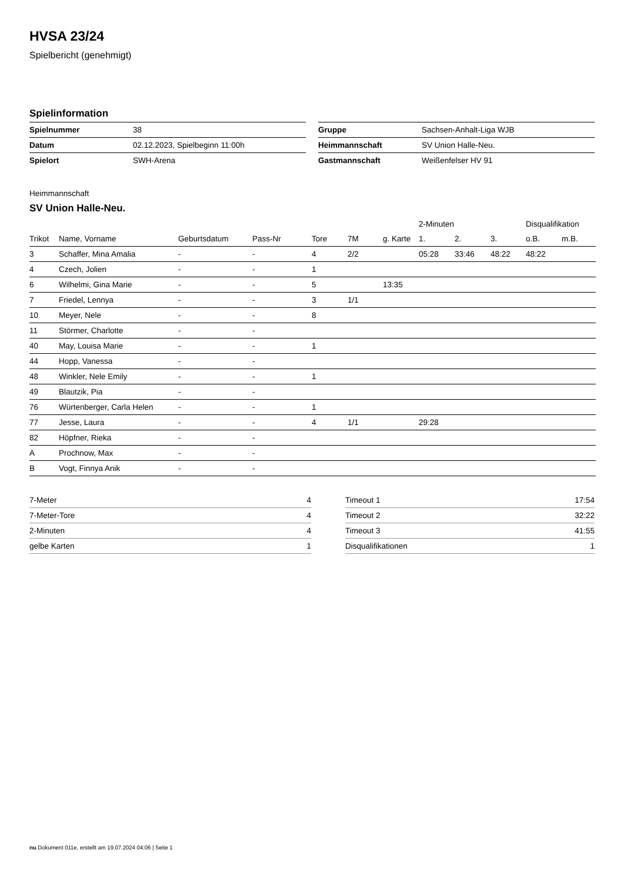HVSA 23/24
Spielbericht (genehmigt)
Spielinformation
| Spielnummer | 38 |
| Datum | 02.12.2023, Spielbeginn 11:00h |
| Spielort | SWH-Arena |
| Gruppe | Sachsen-Anhalt-Liga WJB |
| Heimmannschaft | SV Union Halle-Neu. |
| Gastmannschaft | Weißenfelser HV 91 |
Heimmannschaft
SV Union Halle-Neu.
| | | | | | | | 2-Minuten | | | Disqualifikation | |
| --- | --- | --- | --- | --- | --- | --- | --- | --- | --- | --- | --- |
| Trikot | Name, Vorname | Geburtsdatum | Pass-Nr | Tore | 7M | g. Karte | 1. | 2. | 3. | o.B. | m.B. |
| 3 | Schaffer, Mina Amalia | - | - | 4 | 2/2 | | 05:28 | 33:46 | 48:22 | 48:22 | |
| 4 | Czech, Jolien | - | - | 1 | | | | | | | |
| 6 | Wilhelmi, Gina Marie | - | - | 5 | | 13:35 | | | | | |
| 7 | Friedel, Lennya | - | - | 3 | 1/1 | | | | | | |
| 10 | Meyer, Nele | - | - | 8 | | | | | | | |
| 11 | Störmer, Charlotte | - | - | | | | | | | | |
| 40 | May, Louisa Marie | - | - | 1 | | | | | | | |
| 44 | Hopp, Vanessa | - | - | | | | | | | | |
| 48 | Winkler, Nele Emily | - | - | 1 | | | | | | | |
| 49 | Blautzik, Pia | - | - | | | | | | | | |
| 76 | Würtenberger, Carla Helen | - | - | 1 | | | | | | | |
| 77 | Jesse, Laura | - | - | 4 | 1/1 | | 29:28 | | | | |
| 82 | Höpfner, Rieka | - | - | | | | | | | | |
| A | Prochnow, Max | - | - | | | | | | | | |
| B | Vogt, Finnya Anik | - | - | | | | | | | | |
| 7-Meter | 4 |
| 7-Meter-Tore | 4 |
| 2-Minuten | 4 |
| gelbe Karten | 1 |
| Timeout 1 | 17:54 |
| Timeout 2 | 32:22 |
| Timeout 3 | 41:55 |
| Disqualifikationen | 1 |
nu.Dokument 011e, erstellt am 19.07.2024 04:06 | Seite 1